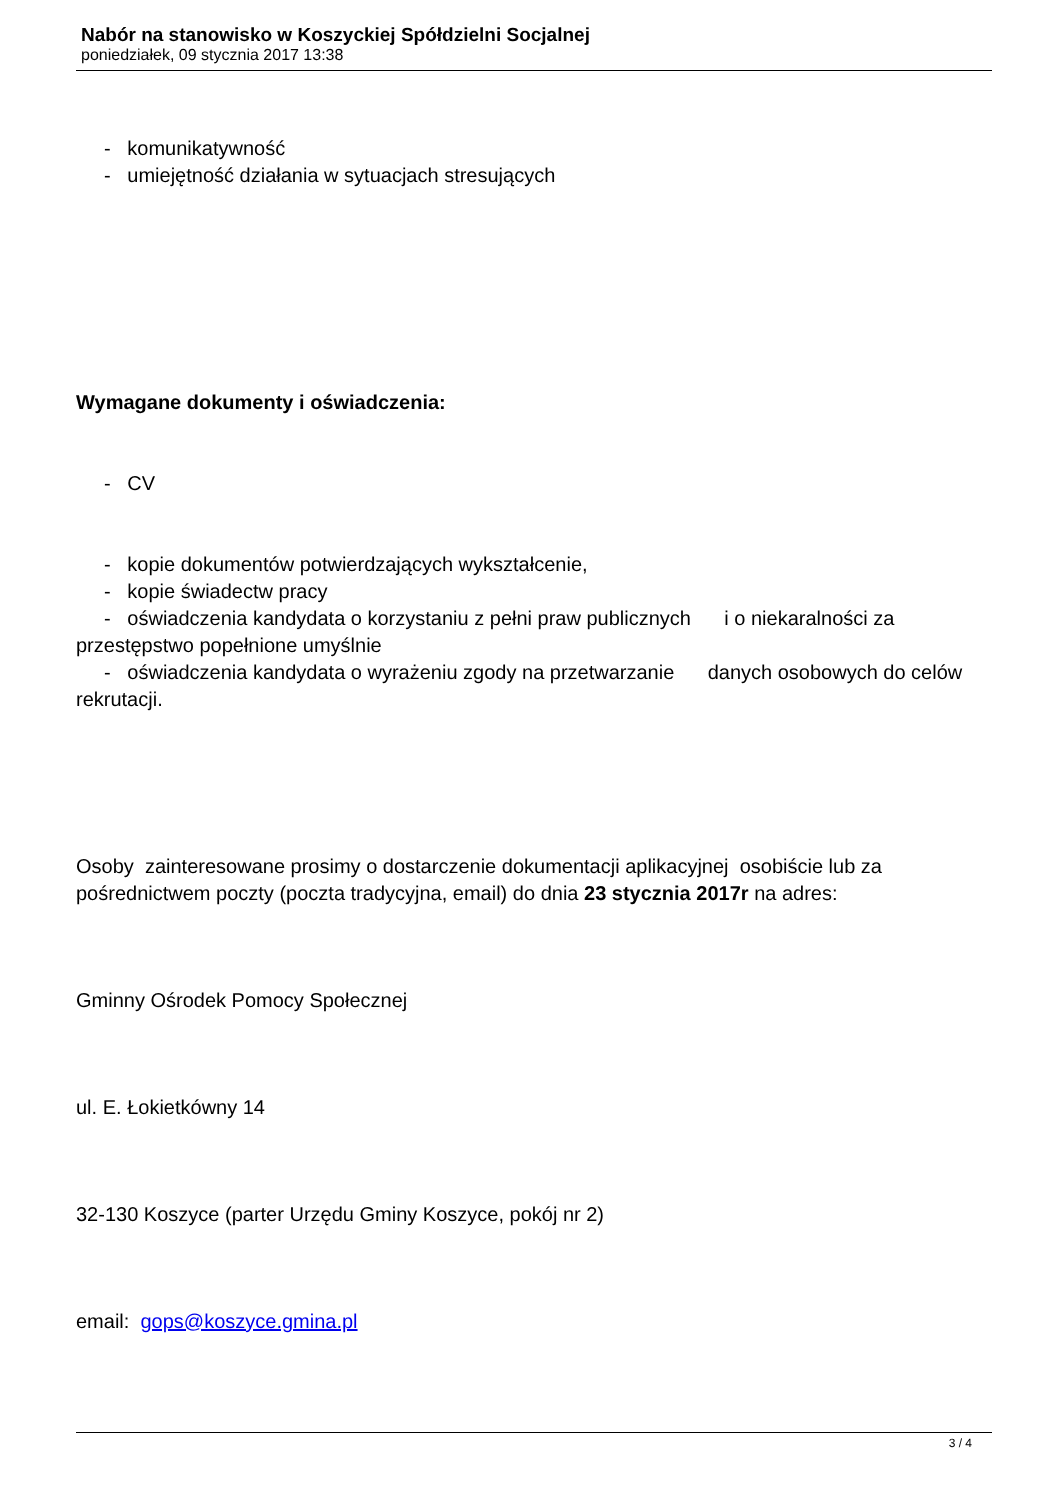Nabór na stanowisko w Koszyckiej Spółdzielni Socjalnej
poniedziałek, 09 stycznia 2017 13:38
- komunikatywność
- umiejętność działania w sytuacjach stresujących
Wymagane dokumenty i oświadczenia:
- CV
- kopie dokumentów potwierdzających wykształcenie,
- kopie świadectw pracy
- oświadczenia kandydata o korzystaniu z pełni praw publicznych i o niekaralności za przestępstwo popełnione umyślnie
- oświadczenia kandydata o wyrażeniu zgody na przetwarzanie danych osobowych do celów rekrutacji.
Osoby zainteresowane prosimy o dostarczenie dokumentacji aplikacyjnej osobiście lub za pośrednictwem poczty (poczta tradycyjna, email) do dnia 23 stycznia 2017r na adres:
Gminny Ośrodek Pomocy Społecznej
ul. E. Łokietkówny 14
32-130 Koszyce (parter Urzędu Gminy Koszyce, pokój nr 2)
email: gops@koszyce.gmina.pl
3 / 4